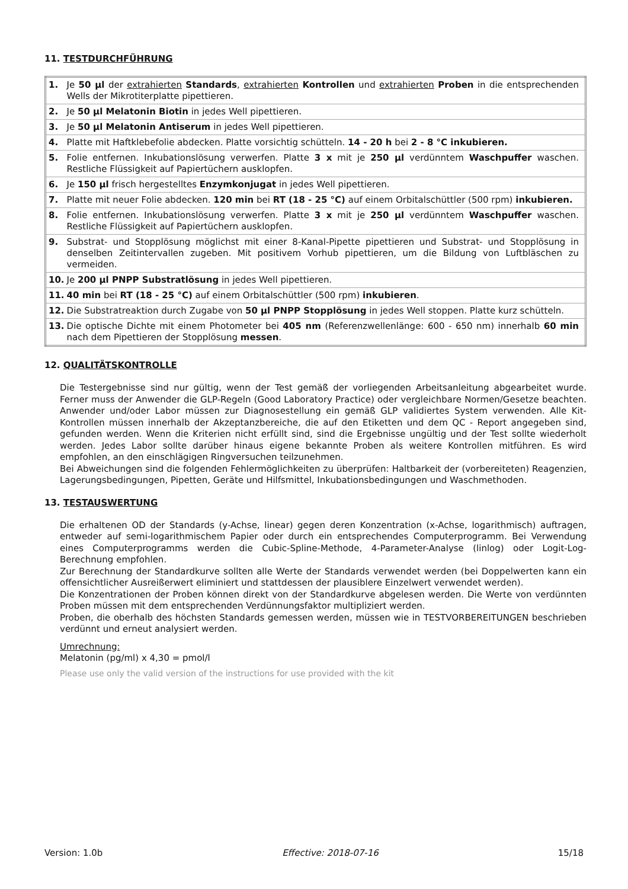11. TESTDURCHFÜHRUNG
| 1. | Je 50 µl der extrahierten Standards , extrahierten Kontrollen und extrahierten Proben in die entsprechenden Wells der Mikrotiterplatte pipettieren. |
| 2. | Je 50 µl Melatonin Biotin in jedes Well pipettieren. |
| 3. | Je 50 µl Melatonin Antiserum in jedes Well pipettieren. |
| 4. | Platte mit Haftklebefolie abdecken. Platte vorsichtig schütteln. 14 - 20 h bei 2 - 8 °C inkubieren. |
| 5. | Folie entfernen. Inkubationslösung verwerfen. Platte 3 x mit je 250 µl verdünntem Waschpuffer waschen. Restliche Flüssigkeit auf Papiertüchern ausklopfen. |
| 6. | Je 150 µl frisch hergestelltes Enzymkonjugat in jedes Well pipettieren. |
| 7. | Platte mit neuer Folie abdecken. 120 min bei RT (18 - 25 °C) auf einem Orbitalschüttler (500 rpm) inkubieren. |
| 8. | Folie entfernen. Inkubationslösung verwerfen. Platte 3 x mit je 250 µl verdünntem Waschpuffer waschen. Restliche Flüssigkeit auf Papiertüchern ausklopfen. |
| 9. | Substrat- und Stopplösung möglichst mit einer 8-Kanal-Pipette pipettieren und Substrat- und Stopplösung in denselben Zeitintervallen zugeben. Mit positivem Vorhub pipettieren, um die Bildung von Luftbläschen zu vermeiden. |
| 10. | Je 200 µl PNPP Substratlösung in jedes Well pipettieren. |
| 11. | 40 min bei RT (18 - 25 °C) auf einem Orbitalschüttler (500 rpm) inkubieren . |
| 12. | Die Substratreaktion durch Zugabe von 50 µl PNPP Stopplösung in jedes Well stoppen. Platte kurz schütteln. |
| 13. | Die optische Dichte mit einem Photometer bei 405 nm (Referenzwellenlänge: 600 - 650 nm) innerhalb 60 min nach dem Pipettieren der Stopplösung messen . |
12. QUALITÄTSKONTROLLE
Die Testergebnisse sind nur gültig, wenn der Test gemäß der vorliegenden Arbeitsanleitung abgearbeitet wurde. Ferner muss der Anwender die GLP-Regeln (Good Laboratory Practice) oder vergleichbare Normen/Gesetze beachten. Anwender und/oder Labor müssen zur Diagnosestellung ein gemäß GLP validiertes System verwenden. Alle Kit-Kontrollen müssen innerhalb der Akzeptanzbereiche, die auf den Etiketten und dem QC - Report angegeben sind, gefunden werden. Wenn die Kriterien nicht erfüllt sind, sind die Ergebnisse ungültig und der Test sollte wiederholt werden. Jedes Labor sollte darüber hinaus eigene bekannte Proben als weitere Kontrollen mitführen. Es wird empfohlen, an den einschlägigen Ringversuchen teilzunehmen.
Bei Abweichungen sind die folgenden Fehlermöglichkeiten zu überprüfen: Haltbarkeit der (vorbereiteten) Reagenzien, Lagerungsbedingungen, Pipetten, Geräte und Hilfsmittel, Inkubationsbedingungen und Waschmethoden.
13. TESTAUSWERTUNG
Die erhaltenen OD der Standards (y-Achse, linear) gegen deren Konzentration (x-Achse, logarithmisch) auftragen, entweder auf semi-logarithmischem Papier oder durch ein entsprechendes Computerprogramm. Bei Verwendung eines Computerprogramms werden die Cubic-Spline-Methode, 4-Parameter-Analyse (linlog) oder Logit-Log-Berechnung empfohlen.
Zur Berechnung der Standardkurve sollten alle Werte der Standards verwendet werden (bei Doppelwerten kann ein offensichtlicher Ausreißerwert eliminiert und stattdessen der plausiblere Einzelwert verwendet werden).
Die Konzentrationen der Proben können direkt von der Standardkurve abgelesen werden. Die Werte von verdünnten Proben müssen mit dem entsprechenden Verdünnungsfaktor multipliziert werden.
Proben, die oberhalb des höchsten Standards gemessen werden, müssen wie in TESTVORBEREITUNGEN beschrieben verdünnt und erneut analysiert werden.
Umrechnung:
Melatonin (pg/ml) x 4,30 = pmol/l
Please use only the valid version of the instructions for use provided with the kit
Version: 1.0b Effective: 2018-07-16 15/18